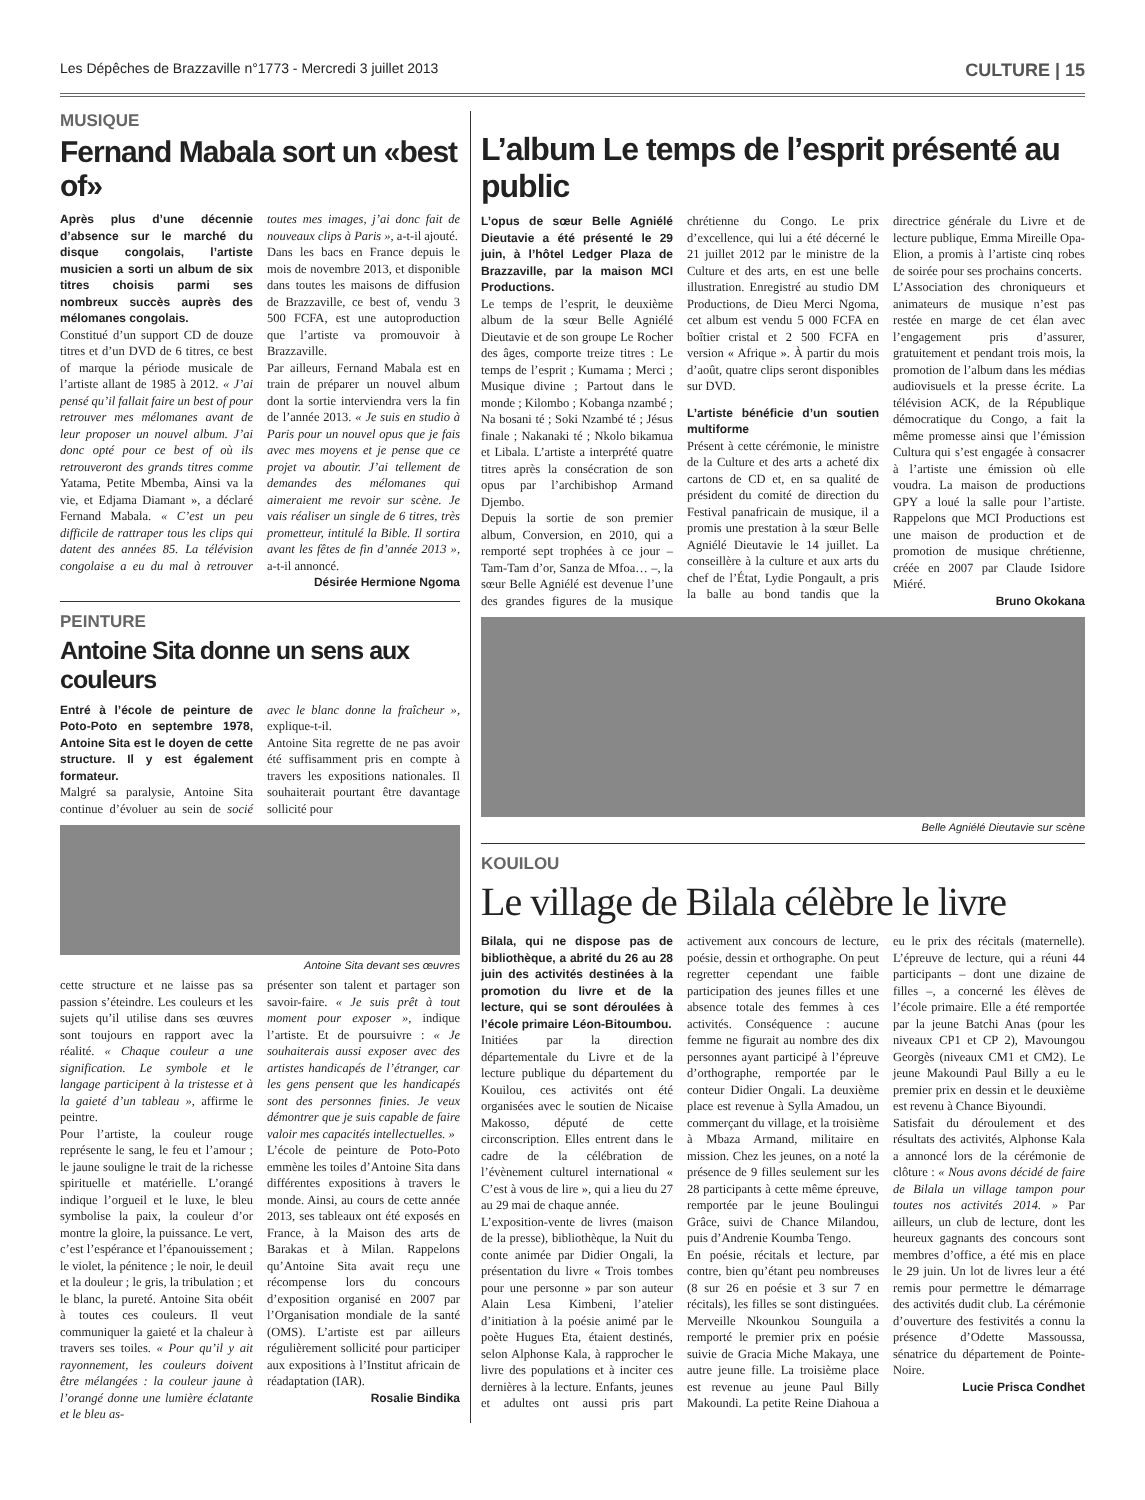Les Dépêches de Brazzaville n°1773 - Mercredi 3 juillet 2013 CULTURE | 15
MUSIQUE
Fernand Mabala sort un «best of»
Après plus d’une décennie d’absence sur le marché du disque congolais, l’artiste musicien a sorti un album de six titres choisis parmi ses nombreux succès auprès des mélomanes congolais.
Constitué d’un support CD de douze titres et d’un DVD de 6 titres, ce best of marque la période musicale de l’artiste allant de 1985 à 2012. « J’ai pensé qu’il fallait faire un best of pour retrouver mes mélomanes avant de leur proposer un nouvel album. J’ai donc opté pour ce best of où ils retrouveront des grands titres comme Yatama, Petite Mbemba, Ainsi va la vie, et Edjama Diamant », a déclaré Fernand Mabala. « C’est un peu difficile de rattraper tous les clips qui datent des années 85. La télévision congolaise a eu du mal à retrouver toutes mes images, j’ai donc fait de nouveaux clips à Paris », a-t-il ajouté.
Dans les bacs en France depuis le mois de novembre 2013, et disponible dans toutes les maisons de diffusion de Brazzaville, ce best of, vendu 3 500 FCFA, est une autoproduction que l’artiste va promouvoir à Brazzaville.
Par ailleurs, Fernand Mabala est en train de préparer un nouvel album dont la sortie interviendra vers la fin de l’année 2013. « Je suis en studio à Paris pour un nouvel opus que je fais avec mes moyens et je pense que ce projet va aboutir. J’ai tellement de demandes des mélomanes qui aimeraient me revoir sur scène. Je vais réaliser un single de 6 titres, très prometteur, intitulé la Bible. Il sortira avant les fêtes de fin d’année 2013 », a-t-il annoncé.
Désirée Hermione Ngoma
PEINTURE
Antoine Sita donne un sens aux couleurs
Entré à l’école de peinture de Poto-Poto en septembre 1978, Antoine Sita est le doyen de cette structure. Il y est également formateur.
Malgré sa paralysie, Antoine Sita continue d’évoluer au sein de socié avec le blanc donne la fraîcheur », explique-t-il.
Antoine Sita regrette de ne pas avoir été suffisamment pris en compte à travers les expositions nationales. Il souhaiterait pourtant être davantage sollicité pour
Antoine Sita devant ses œuvres
cette structure et ne laisse pas sa passion s’éteindre. Les couleurs et les sujets qu’il utilise dans ses œuvres sont toujours en rapport avec la réalité. « Chaque couleur a une signification. Le symbole et le langage participent à la tristesse et à la gaieté d’un tableau », affirme le peintre.
Pour l’artiste, la couleur rouge représente le sang, le feu et l’amour ; le jaune souligne le trait de la richesse spirituelle et matérielle. L’orangé indique l’orgueil et le luxe, le bleu symbolise la paix, la couleur d’or montre la gloire, la puissance. Le vert, c’est l’espérance et l’épanouissement ; le violet, la pénitence ; le noir, le deuil et la douleur ; le gris, la tribulation ; et le blanc, la pureté. Antoine Sita obéit à toutes ces couleurs. Il veut communiquer la gaieté et la chaleur à travers ses toiles. « Pour qu’il y ait rayonnement, les couleurs doivent être mélangées : la couleur jaune à l’orangé donne une lumière éclatante et le bleu as-
présenter son talent et partager son savoir-faire. « Je suis prêt à tout moment pour exposer », indique l’artiste. Et de poursuivre : « Je souhaiterais aussi exposer avec des artistes handicapés de l’étranger, car les gens pensent que les handicapés sont des personnes finies. Je veux démontrer que je suis capable de faire valoir mes capacités intellectuelles. »
L’école de peinture de Poto-Poto emmène les toiles d’Antoine Sita dans différentes expositions à travers le monde. Ainsi, au cours de cette année 2013, ses tableaux ont été exposés en France, à la Maison des arts de Barakas et à Milan. Rappelons qu’Antoine Sita avait reçu une récompense lors du concours d’exposition organisé en 2007 par l’Organisation mondiale de la santé (OMS). L’artiste est par ailleurs régulièrement sollicité pour participer aux expositions à l’Institut africain de réadaptation (IAR).
Rosalie Bindika
L’album Le temps de l’esprit présenté au public
L’opus de sœur Belle Agniélé Dieutavie a été présenté le 29 juin, à l’hôtel Ledger Plaza de Brazzaville, par la maison MCI Productions.
Le temps de l’esprit, le deuxième album de la sœur Belle Agniélé Dieutavie et de son groupe Le Rocher des âges, comporte treize titres : Le temps de l’esprit ; Kumama ; Merci ; Musique divine ; Partout dans le monde ; Kilombo ; Kobanga nzambé ; Na bosani té ; Soki Nzambé té ; Jésus finale ; Nakanaki té ; Nkolo bikamua et Libala. L’artiste a interprété quatre titres après la consécration de son opus par l’archibishop Armand Djembo.
Depuis la sortie de son premier album, Conversion, en 2010, qui a remporté sept trophées à ce jour – Tam-Tam d’or, Sanza de Mfoa… –, la sœur Belle Agniélé est devenue l’une des grandes figures de la musique chrétienne du Congo. Le prix d’excellence, qui lui a été décerné le 21 juillet 2012 par le ministre de la Culture et des arts, en est une belle illustration. Enregistré au studio DM Productions, de Dieu Merci Ngoma, cet album est vendu 5 000 FCFA en boîtier cristal et 2 500 FCFA en version « Afrique ». À partir du mois d’août, quatre clips seront disponibles sur DVD.
L’artiste bénéficie d’un soutien multiforme
Présent à cette cérémonie, le ministre de la Culture et des arts a acheté dix cartons de CD et, en sa qualité de président du comité de direction du Festival panafricain de musique, il a promis une prestation à la sœur Belle Agniélé Dieutavie le 14 juillet. La conseillère à la culture et aux arts du chef de l’État, Lydie Pongault, a pris la balle au bond tandis que la directrice générale du Livre et de lecture publique, Emma Mireille Opa-Elion, a promis à l’artiste cinq robes de soirée pour ses prochains concerts.
L’Association des chroniqueurs et animateurs de musique n’est pas restée en marge de cet élan avec l’engagement pris d’assurer, gratuitement et pendant trois mois, la promotion de l’album dans les médias audiovisuels et la presse écrite. La télévision ACK, de la République démocratique du Congo, a fait la même promesse ainsi que l’émission Cultura qui s’est engagée à consacrer à l’artiste une émission où elle voudra. La maison de productions GPY a loué la salle pour l’artiste. Rappelons que MCI Productions est une maison de production et de promotion de musique chrétienne, créée en 2007 par Claude Isidore Miéré.
Bruno Okokana
Belle Agniélé Dieutavie sur scène
KOUILOU
Le village de Bilala célèbre le livre
Bilala, qui ne dispose pas de bibliothèque, a abrité du 26 au 28 juin des activités destinées à la promotion du livre et de la lecture, qui se sont déroulées à l’école primaire Léon-Bitoumbou.
Initiées par la direction départementale du Livre et de la lecture publique du département du Kouilou, ces activités ont été organisées avec le soutien de Nicaise Makosso, député de cette circonscription. Elles entrent dans le cadre de la célébration de l’évènement culturel international « C’est à vous de lire », qui a lieu du 27 au 29 mai de chaque année.
L’exposition-vente de livres (maison de la presse), bibliothèque, la Nuit du conte animée par Didier Ongali, la présentation du livre « Trois tombes pour une personne » par son auteur Alain Lesa Kimbeni, l’atelier d’initiation à la poésie animé par le poète Hugues Eta, étaient destinés, selon Alphonse Kala, à rapprocher le livre des populations et à inciter ces dernières à la lecture. Enfants, jeunes et adultes ont aussi pris part activement aux concours de lecture, poésie, dessin et orthographe. On peut regretter cependant une faible participation des jeunes filles et une absence totale des femmes à ces activités. Conséquence : aucune femme ne figurait au nombre des dix personnes ayant participé à l’épreuve d’orthographe, remportée par le conteur Didier Ongali. La deuxième place est revenue à Sylla Amadou, un commerçant du village, et la troisième à Mbaza Armand, militaire en mission. Chez les jeunes, on a noté la présence de 9 filles seulement sur les 28 participants à cette même épreuve, remportée par le jeune Boulingui Grâce, suivi de Chance Milandou, puis d’Andrenie Koumba Tengo.
En poésie, récitals et lecture, par contre, bien qu’étant peu nombreuses (8 sur 26 en poésie et 3 sur 7 en récitals), les filles se sont distinguées. Merveille Nkounkou Sounguila a remporté le premier prix en poésie suivie de Gracia Miche Makaya, une autre jeune fille. La troisième place est revenue au jeune Paul Billy Makoundi. La petite Reine Diahoua a eu le prix des récitals (maternelle). L’épreuve de lecture, qui a réuni 44 participants – dont une dizaine de filles –, a concerné les élèves de l’école primaire. Elle a été remportée par la jeune Batchi Anas (pour les niveaux CP1 et CP 2), Mavoungou Georgès (niveaux CM1 et CM2). Le jeune Makoundi Paul Billy a eu le premier prix en dessin et le deuxième est revenu à Chance Biyoundi.
Satisfait du déroulement et des résultats des activités, Alphonse Kala a annoncé lors de la cérémonie de clôture : « Nous avons décidé de faire de Bilala un village tampon pour toutes nos activités 2014. » Par ailleurs, un club de lecture, dont les heureux gagnants des concours sont membres d’office, a été mis en place le 29 juin. Un lot de livres leur a été remis pour permettre le démarrage des activités dudit club. La cérémonie d’ouverture des festivités a connu la présence d’Odette Massoussa, sénatrice du département de Pointe-Noire.
Lucie Prisca Condhet